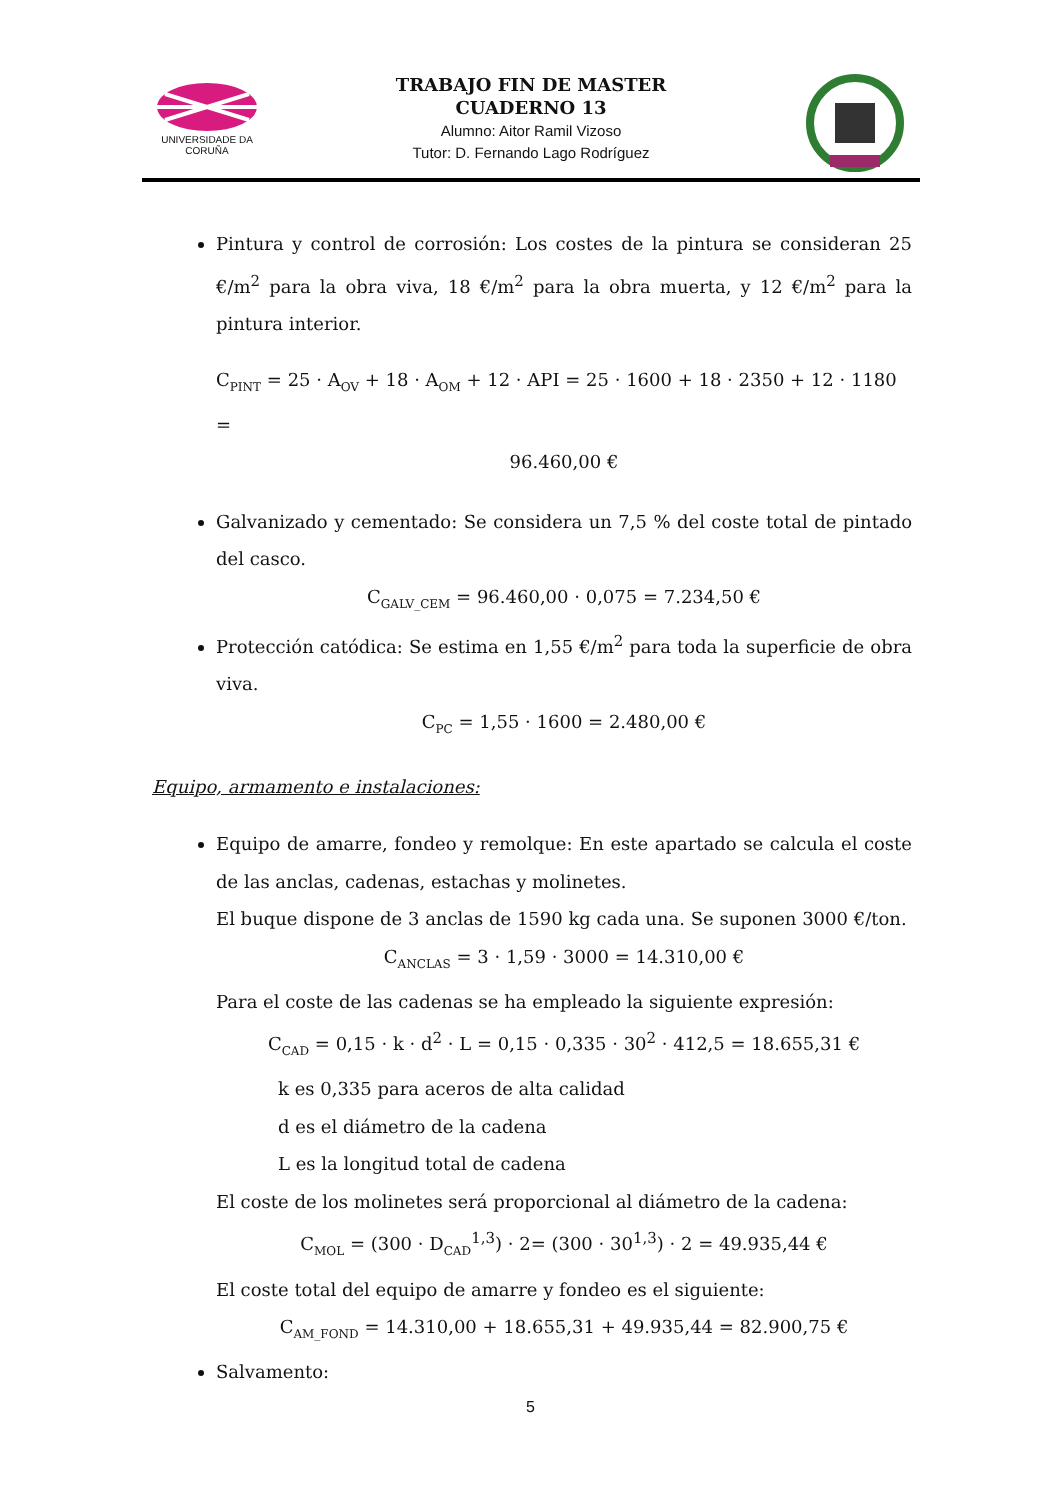UNIVERSIDADE DA CORUÑA
TRABAJO FIN DE MASTER
CUADERNO 13
Alumno: Aitor Ramil Vizoso
Tutor: D. Fernando Lago Rodríguez
Pintura y control de corrosión: Los costes de la pintura se consideran 25 €/m<sup>2</sup> para la obra viva, 18 €/m<sup>2</sup> para la obra muerta, y 12 €/m<sup>2</sup> para la pintura interior.
C<sub>PINT</sub> = 25 · A<sub>OV</sub> + 18 · A<sub>OM</sub> + 12 · API = 25 · 1600 + 18 · 2350 + 12 · 1180 =
96.460,00 €
Galvanizado y cementado: Se considera un 7,5 % del coste total de pintado del casco.
C<sub>GALV_CEM</sub> = 96.460,00 · 0,075 = 7.234,50 €
Protección catódica: Se estima en 1,55 €/m<sup>2</sup> para toda la superficie de obra viva.
C<sub>PC</sub> = 1,55 · 1600 = 2.480,00 €
Equipo, armamento e instalaciones:
Equipo de amarre, fondeo y remolque: En este apartado se calcula el coste de las anclas, cadenas, estachas y molinetes.
El buque dispone de 3 anclas de 1590 kg cada una. Se suponen 3000 €/ton.
C<sub>ANCLAS</sub> = 3 · 1,59 · 3000 = 14.310,00 €
Para el coste de las cadenas se ha empleado la siguiente expresión:
C<sub>CAD</sub> = 0,15 · k · d<sup>2</sup> · L = 0,15 · 0,335 · 30<sup>2</sup> · 412,5 = 18.655,31 €
k es 0,335 para aceros de alta calidad
d es el diámetro de la cadena
L es la longitud total de cadena
El coste de los molinetes será proporcional al diámetro de la cadena:
C<sub>MOL</sub> = (300 · D<sub>CAD</sub><sup>1,3</sup>) · 2= (300 · 30<sup>1,3</sup>) · 2 = 49.935,44 €
El coste total del equipo de amarre y fondeo es el siguiente:
C<sub>AM_FOND</sub> = 14.310,00 + 18.655,31 + 49.935,44 = 82.900,75 €
Salvamento:
5